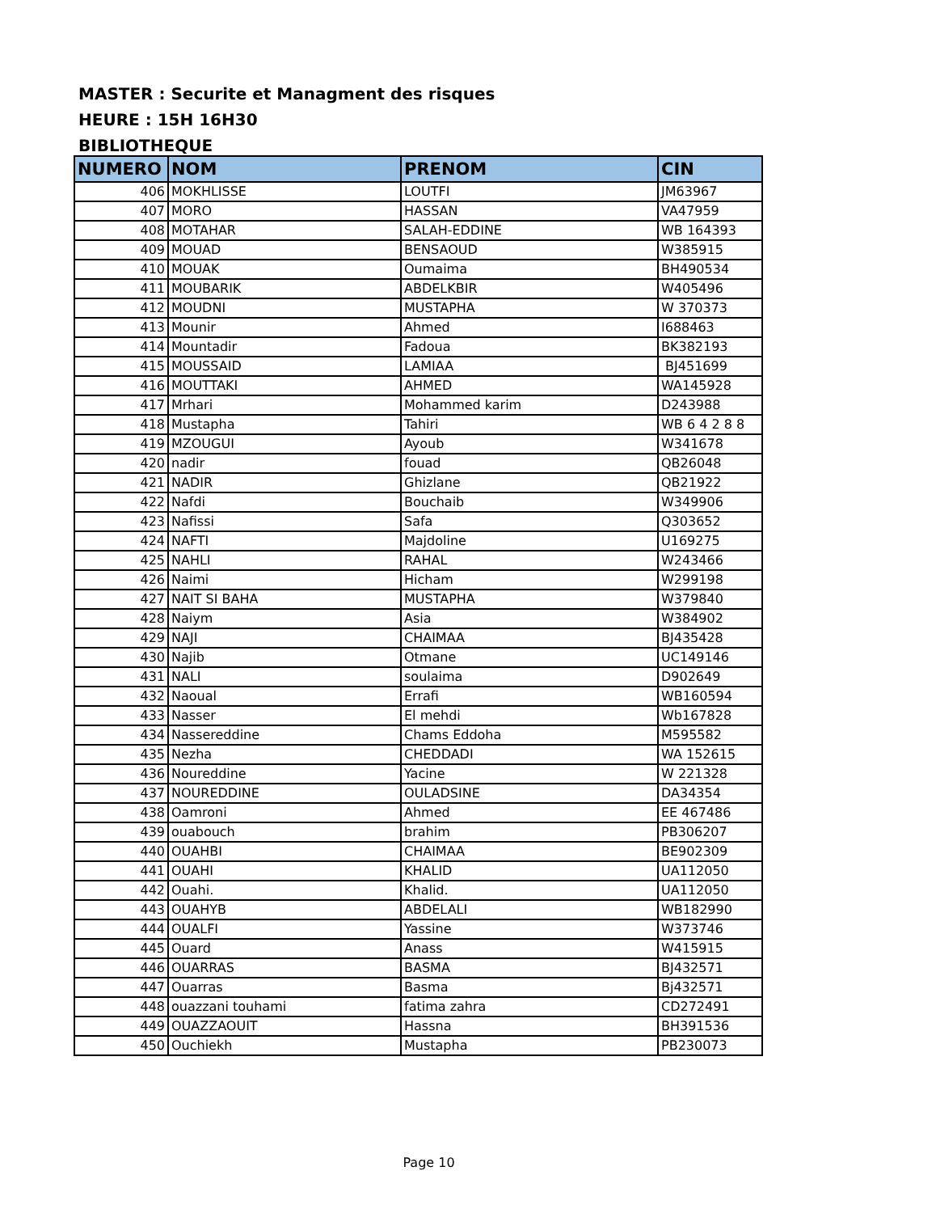MASTER : Securite et Managment des risques
HEURE : 15H 16H30
BIBLIOTHEQUE
| NUMERO | NOM | PRENOM | CIN |
| --- | --- | --- | --- |
| 406 | MOKHLISSE | LOUTFI | JM63967 |
| 407 | MORO | HASSAN | VA47959 |
| 408 | MOTAHAR | SALAH-EDDINE | WB 164393 |
| 409 | MOUAD | BENSAOUD | W385915 |
| 410 | MOUAK | Oumaima | BH490534 |
| 411 | MOUBARIK | ABDELKBIR | W405496 |
| 412 | MOUDNI | MUSTAPHA | W 370373 |
| 413 | Mounir | Ahmed | I688463 |
| 414 | Mountadir | Fadoua | BK382193 |
| 415 | MOUSSAID | LAMIAA | BJ451699 |
| 416 | MOUTTAKI | AHMED | WA145928 |
| 417 | Mrhari | Mohammed karim | D243988 |
| 418 | Mustapha | Tahiri | WB 6 4 2 8 8 |
| 419 | MZOUGUI | Ayoub | W341678 |
| 420 | nadir | fouad | QB26048 |
| 421 | NADIR | Ghizlane | QB21922 |
| 422 | Nafdi | Bouchaib | W349906 |
| 423 | Nafissi | Safa | Q303652 |
| 424 | NAFTI | Majdoline | U169275 |
| 425 | NAHLI | RAHAL | W243466 |
| 426 | Naimi | Hicham | W299198 |
| 427 | NAIT SI BAHA | MUSTAPHA | W379840 |
| 428 | Naiym | Asia | W384902 |
| 429 | NAJI | CHAIMAA | BJ435428 |
| 430 | Najib | Otmane | UC149146 |
| 431 | NALI | soulaima | D902649 |
| 432 | Naoual | Errafi | WB160594 |
| 433 | Nasser | El mehdi | Wb167828 |
| 434 | Nassereddine | Chams Eddoha | M595582 |
| 435 | Nezha | CHEDDADI | WA 152615 |
| 436 | Noureddine | Yacine | W 221328 |
| 437 | NOUREDDINE | OULADSINE | DA34354 |
| 438 | Oamroni | Ahmed | EE 467486 |
| 439 | ouabouch | brahim | PB306207 |
| 440 | OUAHBI | CHAIMAA | BE902309 |
| 441 | OUAHI | KHALID | UA112050 |
| 442 | Ouahi. | Khalid. | UA112050 |
| 443 | OUAHYB | ABDELALI | WB182990 |
| 444 | OUALFI | Yassine | W373746 |
| 445 | Ouard | Anass | W415915 |
| 446 | OUARRAS | BASMA | BJ432571 |
| 447 | Ouarras | Basma | Bj432571 |
| 448 | ouazzani touhami | fatima zahra | CD272491 |
| 449 | OUAZZAOUIT | Hassna | BH391536 |
| 450 | Ouchiekh | Mustapha | PB230073 |
Page 10